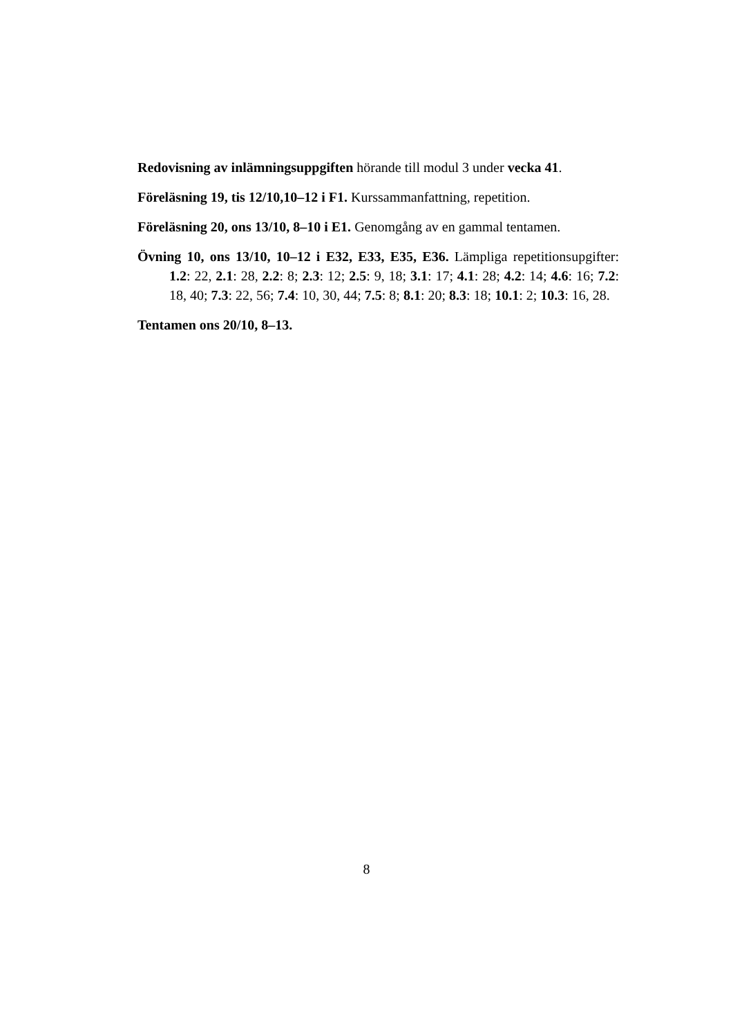Redovisning av inlämningsuppgiften hörande till modul 3 under vecka 41.
Föreläsning 19, tis 12/10,10–12 i F1. Kurssammanfattning, repetition.
Föreläsning 20, ons 13/10, 8–10 i E1. Genomgång av en gammal tentamen.
Övning 10, ons 13/10, 10–12 i E32, E33, E35, E36. Lämpliga repetitionsupgifter: 1.2: 22, 2.1: 28, 2.2: 8; 2.3: 12; 2.5: 9, 18; 3.1: 17; 4.1: 28; 4.2: 14; 4.6: 16; 7.2: 18, 40; 7.3: 22, 56; 7.4: 10, 30, 44; 7.5: 8; 8.1: 20; 8.3: 18; 10.1: 2; 10.3: 16, 28.
Tentamen ons 20/10, 8–13.
8